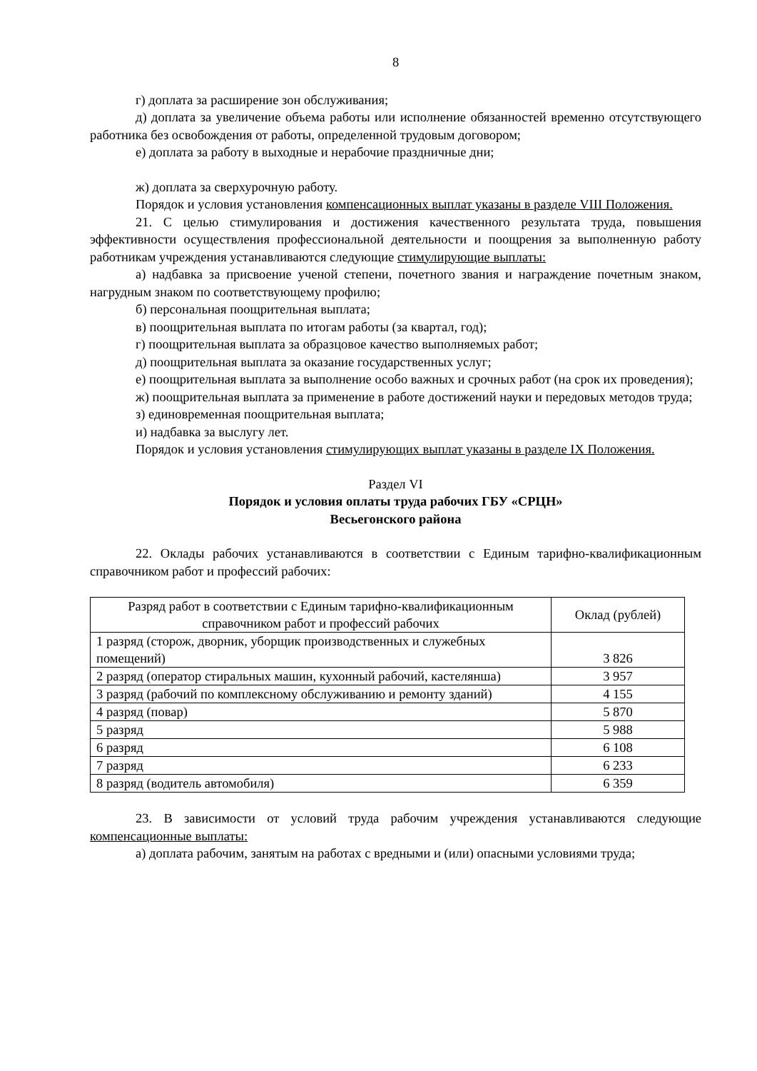8
г) доплата за расширение зон обслуживания;
д) доплата за увеличение объема работы или исполнение обязанностей временно отсутствующего работника без освобождения от работы, определенной трудовым договором;
е) доплата за работу в выходные и нерабочие праздничные дни;
ж) доплата за сверхурочную работу.
Порядок и условия установления компенсационных выплат указаны в разделе VIII Положения.
21. С целью стимулирования и достижения качественного результата труда, повышения эффективности осуществления профессиональной деятельности и поощрения за выполненную работу работникам учреждения устанавливаются следующие стимулирующие выплаты:
а) надбавка за присвоение ученой степени, почетного звания и награждение почетным знаком, нагрудным знаком по соответствующему профилю;
б) персональная поощрительная выплата;
в) поощрительная выплата по итогам работы (за квартал, год);
г) поощрительная выплата за образцовое качество выполняемых работ;
д) поощрительная выплата за оказание государственных услуг;
е) поощрительная выплата за выполнение особо важных и срочных работ (на срок их проведения);
ж) поощрительная выплата за применение в работе достижений науки и передовых методов труда;
з) единовременная поощрительная выплата;
и) надбавка за выслугу лет.
Порядок и условия установления стимулирующих выплат указаны в разделе IX Положения.
Раздел VI
Порядок и условия оплаты труда рабочих ГБУ «СРЦН»
Весьегонского района
22. Оклады рабочих устанавливаются в соответствии с Единым тарифно-квалификационным справочником работ и профессий рабочих:
| Разряд работ в соответствии с Единым тарифно-квалификационным справочником работ и профессий рабочих | Оклад (рублей) |
| --- | --- |
| 1 разряд (сторож, дворник, уборщик производственных и служебных помещений) | 3 826 |
| 2 разряд (оператор стиральных машин, кухонный рабочий, кастелянша) | 3 957 |
| 3 разряд (рабочий по комплексному обслуживанию и ремонту зданий) | 4 155 |
| 4 разряд (повар) | 5 870 |
| 5 разряд | 5 988 |
| 6 разряд | 6 108 |
| 7 разряд | 6 233 |
| 8 разряд (водитель автомобиля) | 6 359 |
23. В зависимости от условий труда рабочим учреждения устанавливаются следующие компенсационные выплаты:
а) доплата рабочим, занятым на работах с вредными и (или) опасными условиями труда;